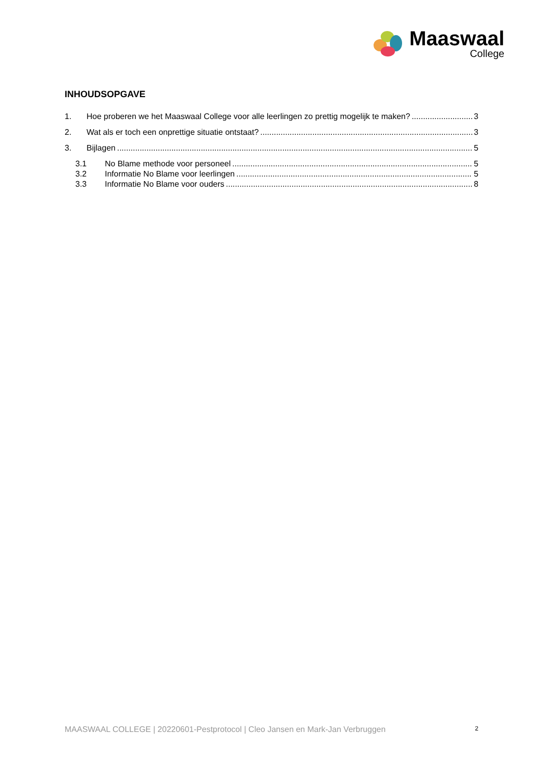Maaswaal
College
INHOUDSOPGAVE
1. Hoe proberen we het Maaswaal College voor alle leerlingen zo prettig mogelijk te maken? 3
2. Wat als er toch een onprettige situatie ontstaat? 3
3. Bijlagen 5
3.1 No Blame methode voor personeel 5
3.2 Informatie No Blame voor leerlingen 5
3.3 Informatie No Blame voor ouders 8
MAASWAAL COLLEGE | 20220601-Pestprotocol | Cleo Jansen en Mark-Jan Verbruggen 2